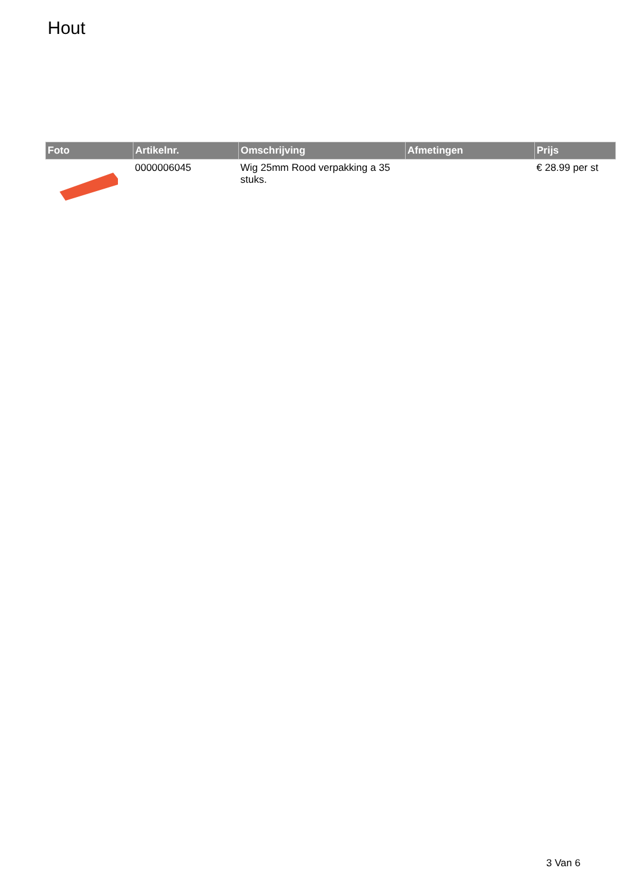Hout
| Foto | Artikelnr. | Omschrijving | Afmetingen | Prijs |
| --- | --- | --- | --- | --- |
| | 0000006045 | Wig 25mm Rood verpakking a 35 stuks. | | € 28.99 per st |
3 Van 6